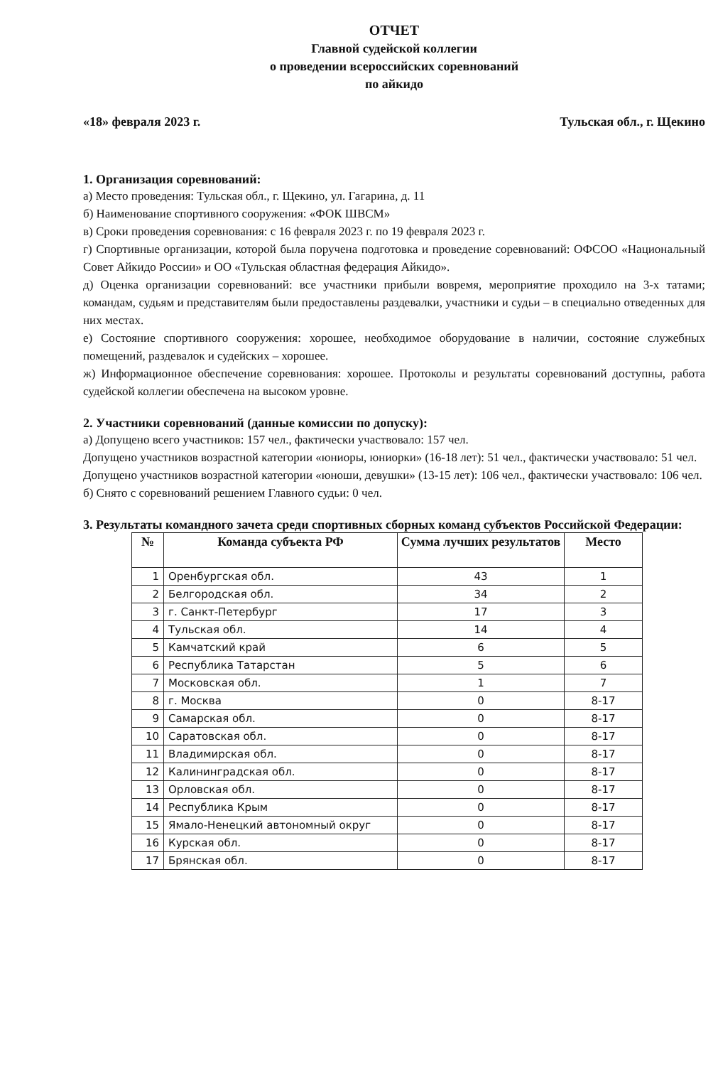ОТЧЕТ
Главной судейской коллегии
о проведении всероссийских соревнований
по айкидо
«18» февраля 2023 г. Тульская обл., г. Щекино
1. Организация соревнований:
а) Место проведения: Тульская обл., г. Щекино, ул. Гагарина, д. 11
б) Наименование спортивного сооружения: «ФОК ШВСМ»
в) Сроки проведения соревнования: с 16 февраля 2023 г. по 19 февраля 2023 г.
г) Спортивные организации, которой была поручена подготовка и проведение соревнований: ОФСОО «Национальный Совет Айкидо России» и ОО «Тульская областная федерация Айкидо».
д) Оценка организации соревнований: все участники прибыли вовремя, мероприятие проходило на 3-х татами; командам, судьям и представителям были предоставлены раздевалки, участники и судьи – в специально отведенных для них местах.
е) Состояние спортивного сооружения: хорошее, необходимое оборудование в наличии, состояние служебных помещений, раздевалок и судейских – хорошее.
ж) Информационное обеспечение соревнования: хорошее. Протоколы и результаты соревнований доступны, работа судейской коллегии обеспечена на высоком уровне.
2. Участники соревнований (данные комиссии по допуску):
а) Допущено всего участников: 157 чел., фактически участвовало: 157 чел.
Допущено участников возрастной категории «юниоры, юниорки» (16-18 лет): 51 чел., фактически участвовало: 51 чел.
Допущено участников возрастной категории «юноши, девушки» (13-15 лет): 106 чел., фактически участвовало: 106 чел.
б) Снято с соревнований решением Главного судьи: 0 чел.
3. Результаты командного зачета среди спортивных сборных команд субъектов Российской Федерации:
| № | Команда субъекта РФ | Сумма лучших результатов | Место |
| --- | --- | --- | --- |
| 1 | Оренбургская обл. | 43 | 1 |
| 2 | Белгородская обл. | 34 | 2 |
| 3 | г. Санкт-Петербург | 17 | 3 |
| 4 | Тульская обл. | 14 | 4 |
| 5 | Камчатский край | 6 | 5 |
| 6 | Республика Татарстан | 5 | 6 |
| 7 | Московская обл. | 1 | 7 |
| 8 | г. Москва | 0 | 8-17 |
| 9 | Самарская обл. | 0 | 8-17 |
| 10 | Саратовская обл. | 0 | 8-17 |
| 11 | Владимирская обл. | 0 | 8-17 |
| 12 | Калининградская обл. | 0 | 8-17 |
| 13 | Орловская обл. | 0 | 8-17 |
| 14 | Республика Крым | 0 | 8-17 |
| 15 | Ямало-Ненецкий автономный округ | 0 | 8-17 |
| 16 | Курская обл. | 0 | 8-17 |
| 17 | Брянская обл. | 0 | 8-17 |